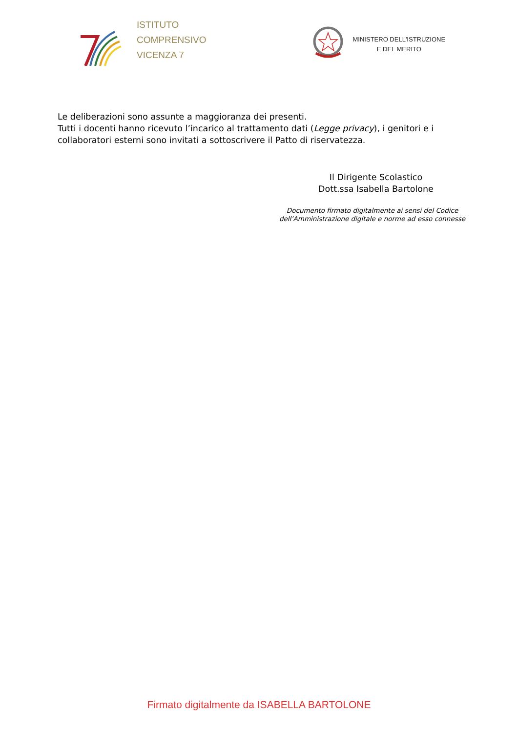ISTITUTO
COMPRENSIVO
VICENZA 7
MINISTERO DELL'ISTRUZIONE
E DEL MERITO
Le deliberazioni sono assunte a maggioranza dei presenti.
Tutti i docenti hanno ricevuto l’incarico al trattamento dati (Legge privacy), i genitori e i collaboratori esterni sono invitati a sottoscrivere il Patto di riservatezza.
Il Dirigente Scolastico
Dott.ssa Isabella Bartolone
Documento firmato digitalmente ai sensi del Codice dell’Amministrazione digitale e norme ad esso connesse
Firmato digitalmente da ISABELLA BARTOLONE